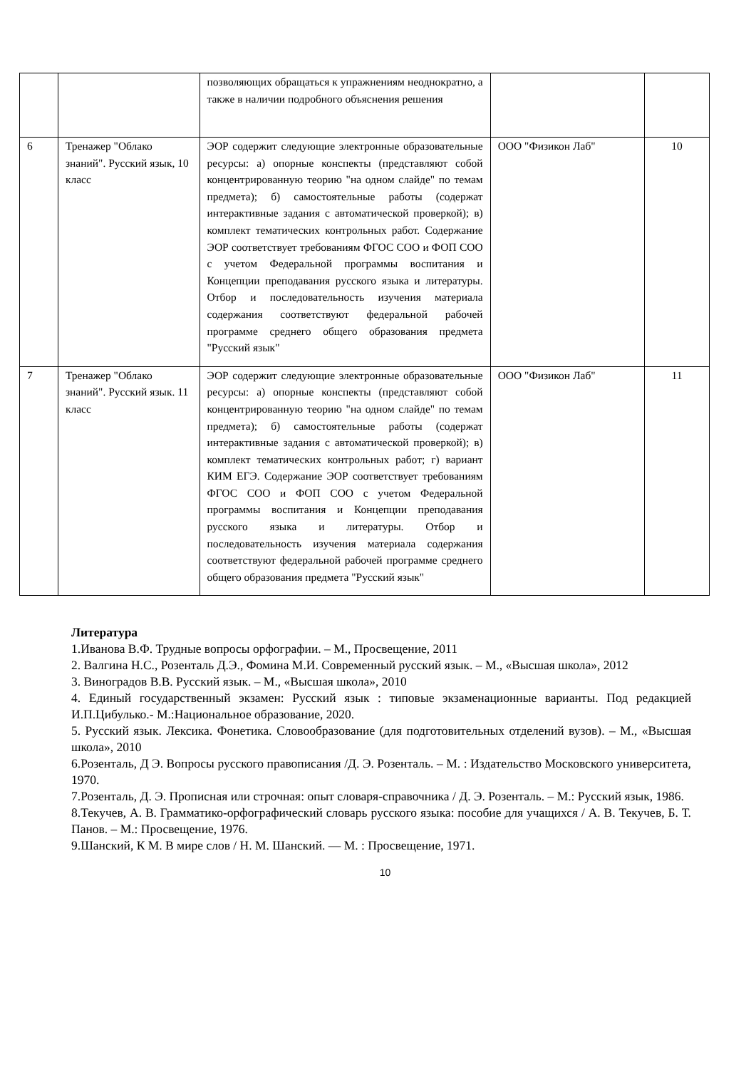| | | позволяющих обращаться к упражнениям неоднократно, а также в наличии подробного объяснения решения | | |
| 6 | Тренажер "Облако знаний". Русский язык, 10 класс | ЭОР содержит следующие электронные образовательные ресурсы: а) опорные конспекты (представляют собой концентрированную теорию "на одном слайде" по темам предмета); б) самостоятельные работы (содержат интерактивные задания с автоматической проверкой); в) комплект тематических контрольных работ. Содержание ЭОР соответствует требованиям ФГОС СОО и ФОП СОО с учетом Федеральной программы воспитания и Концепции преподавания русского языка и литературы. Отбор и последовательность изучения материала содержания соответствуют федеральной рабочей программе среднего общего образования предмета "Русский язык" | ООО "Физикон Лаб" | 10 |
| 7 | Тренажер "Облако знаний". Русский язык. 11 класс | ЭОР содержит следующие электронные образовательные ресурсы: а) опорные конспекты (представляют собой концентрированную теорию "на одном слайде" по темам предмета); б) самостоятельные работы (содержат интерактивные задания с автоматической проверкой); в) комплект тематических контрольных работ; г) вариант КИМ ЕГЭ. Содержание ЭОР соответствует требованиям ФГОС СОО и ФОП СОО с учетом Федеральной программы воспитания и Концепции преподавания русского языка и литературы. Отбор и последовательность изучения материала содержания соответствуют федеральной рабочей программе среднего общего образования предмета "Русский язык" | ООО "Физикон Лаб" | 11 |
Литература
1.Иванова В.Ф. Трудные вопросы орфографии. – М., Просвещение, 2011
2. Валгина Н.С., Розенталь Д.Э., Фомина М.И. Современный русский язык. – М., «Высшая школа», 2012
3. Виноградов В.В. Русский язык. – М., «Высшая школа», 2010
4. Единый государственный экзамен: Русский язык : типовые экзаменационные варианты. Под редакцией И.П.Цибулько.- М.:Национальное образование, 2020.
5. Русский язык. Лексика. Фонетика. Словообразование (для подготовительных отделений вузов). – М., «Высшая школа», 2010
6.Розенталь, Д Э. Вопросы русского правописания /Д. Э. Розенталь. – М. : Издательство Московского университета, 1970.
7.Розенталь, Д. Э. Прописная или строчная: опыт словаря-справочника / Д. Э. Розенталь. – М.: Русский язык, 1986.
8.Текучев, А. В. Грамматико-орфографический словарь русского языка: пособие для учащихся / А. В. Текучев, Б. Т. Панов. – М.: Просвещение, 1976.
9.Шанский, К М. В мире слов / Н. М. Шанский. — М. : Просвещение, 1971.
10